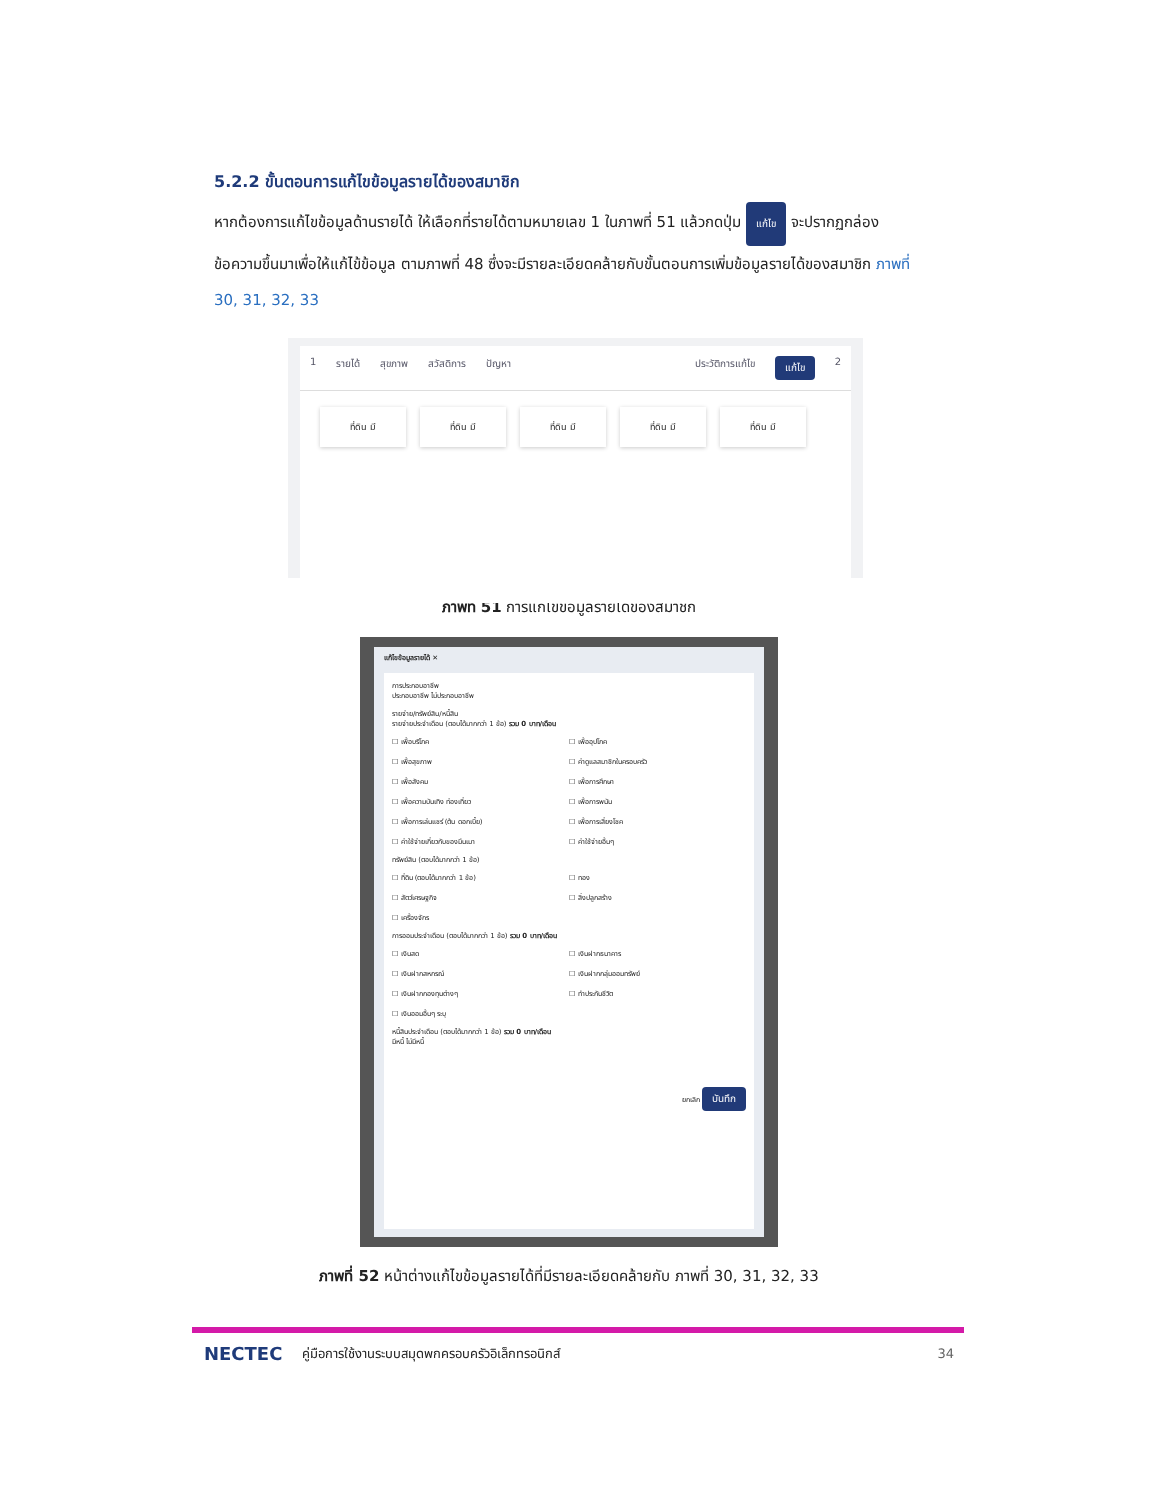5.2.2 ขั้นตอนการแก้ไขข้อมูลรายได้ของสมาชิก
หากต้องการแก้ไขข้อมูลด้านรายได้ ให้เลือกที่รายได้ตามหมายเลข 1 ในภาพที่ 51 แล้วกดปุ่ม แก้ไข จะปรากฏกล่องข้อความขึ้นมาเพื่อให้แก้ไข้ข้อมูล ตามภาพที่ 48 ซึ่งจะมีรายละเอียดคล้ายกับขั้นตอนการเพิ่มข้อมูลรายได้ของสมาชิก ภาพที่ 30, 31, 32, 33
1 รายได้ สุขภาพ สวัสดิการ ปัญหา ประวัติการแก้ไข แก้ไข 2
ที่ดิน มี ที่ดิน มี ที่ดิน มี ที่ดิน มี ที่ดิน มี
ภาพที่ 51 การแก้ไขข้อมูลรายได้ของสมาชิก
แก้ไขข้อมูลรายได้ ✕
การประกอบอาชีพ
ประกอบอาชีพ ไม่ประกอบอาชีพ
รายจ่าย/ทรัพย์สิน/หนี้สิน
รายจ่ายประจำเดือน (ตอบได้มากกว่า 1 ข้อ) รวม 0 บาท/เดือน
☐ เพื่อบริโภค ☐ เพื่ออุปโภค ☐ เพื่อสุขภาพ ☐ ค่าดูแลสมาชิกในครอบครัว ☐ เพื่อสังคม ☐ เพื่อการศึกษา ☐ เพื่อความบันเทิง ท่องเที่ยว ☐ เพื่อการพนัน ☐ เพื่อการเล่นแชร์ (ต้น ดอกเบี้ย) ☐ เพื่อการเสี่ยงโชค ☐ ค่าใช้จ่ายเกี่ยวกับของมึนเมา ☐ ค่าใช้จ่ายอื่นๆ
ทรัพย์สิน (ตอบได้มากกว่า 1 ข้อ)
☐ ที่ดิน (ตอบได้มากกว่า 1 ข้อ) ☐ ทอง ☐ สัตว์เศรษฐกิจ ☐ สิ่งปลูกสร้าง ☐ เครื่องจักร
การออมประจำเดือน (ตอบได้มากกว่า 1 ข้อ) รวม 0 บาท/เดือน
☐ เงินสด ☐ เงินฝากธนาคาร ☐ เงินฝากสหกรณ์ ☐ เงินฝากกลุ่มออมทรัพย์ ☐ เงินฝากกองทุนต่างๆ ☐ ทำประกันชีวิต ☐ เงินออมอื่นๆ ระบุ
หนี้สินประจำเดือน (ตอบได้มากกว่า 1 ข้อ) รวม 0 บาท/เดือน
มีหนี้ ไม่มีหนี้
ยกเลิก บันทึก
ภาพที่ 52 หน้าต่างแก้ไขข้อมูลรายได้ที่มีรายละเอียดคล้ายกับ ภาพที่ 30, 31, 32, 33
NECTEC คู่มือการใช้งานระบบสมุดพกครอบครัวอิเล็กทรอนิกส์ 34